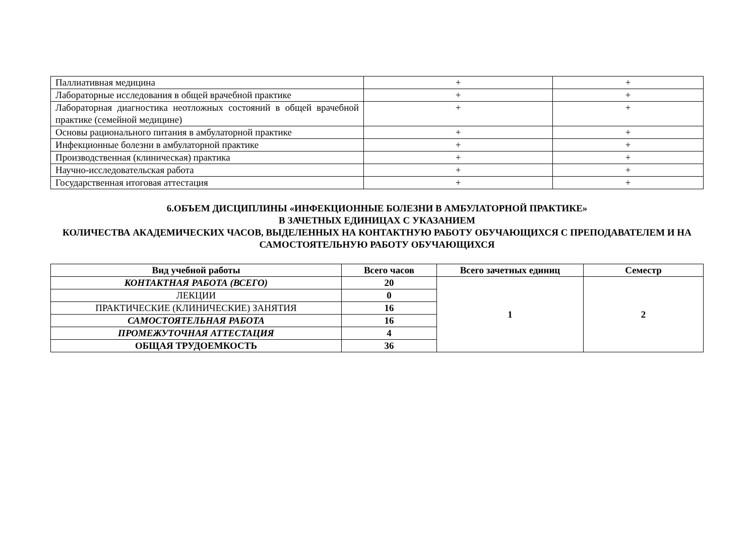| Паллиативная медицина | + | + |
| Лабораторные исследования в общей врачебной практике | + | + |
| Лабораторная диагностика неотложных состояний в общей врачебной практике (семейной медицине) | + | + |
| Основы рационального питания в амбулаторной практике | + | + |
| Инфекционные болезни в амбулаторной практике | + | + |
| Производственная (клиническая) практика | + | + |
| Научно-исследовательская работа | + | + |
| Государственная итоговая аттестация | + | + |
6.ОБЪЕМ ДИСЦИПЛИНЫ «ИНФЕКЦИОННЫЕ БОЛЕЗНИ В АМБУЛАТОРНОЙ ПРАКТИКЕ»
В ЗАЧЕТНЫХ ЕДИНИЦАХ С УКАЗАНИЕМ
КОЛИЧЕСТВА АКАДЕМИЧЕСКИХ ЧАСОВ, ВЫДЕЛЕННЫХ НА КОНТАКТНУЮ РАБОТУ ОБУЧАЮЩИХСЯ С ПРЕПОДАВАТЕЛЕМ И НА САМОСТОЯТЕЛЬНУЮ РАБОТУ ОБУЧАЮЩИХСЯ
| Вид учебной работы | Всего часов | Всего зачетных единиц | Семестр |
| --- | --- | --- | --- |
| КОНТАКТНАЯ РАБОТА (ВСЕГО) | 20 | 1 | 2 |
| ЛЕКЦИИ | 0 | | |
| ПРАКТИЧЕСКИЕ (КЛИНИЧЕСКИЕ) ЗАНЯТИЯ | 16 | | |
| САМОСТОЯТЕЛЬНАЯ РАБОТА | 16 | | |
| ПРОМЕЖУТОЧНАЯ АТТЕСТАЦИЯ | 4 | | |
| ОБЩАЯ ТРУДОЕМКОСТЬ | 36 | | |